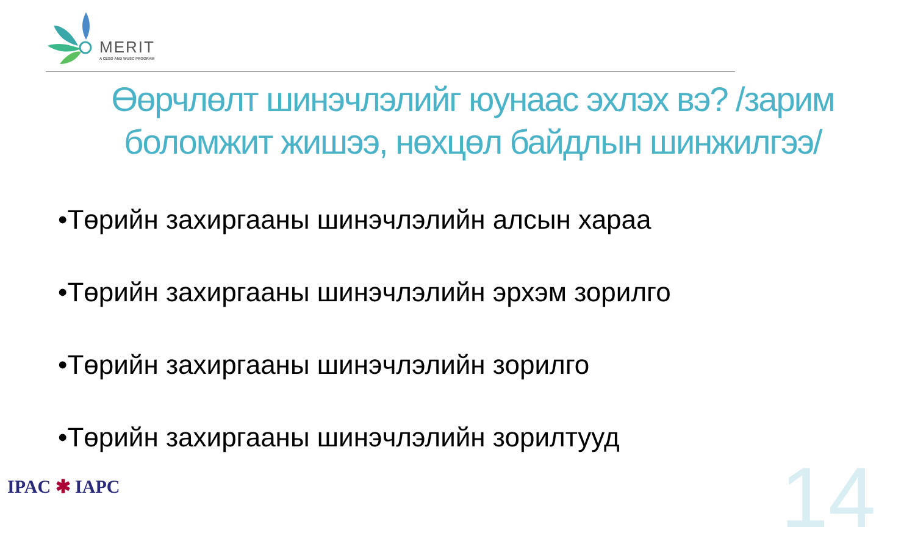MERIT
A CESO AND WUSC PROGRAM
Өөрчлөлт шинэчлэлийг юунаас эхлэх вэ? /зарим боломжит жишээ, нөхцөл байдлын шинжилгээ/
•Төрийн захиргааны шинэчлэлийн алсын хараа
•Төрийн захиргааны шинэчлэлийн эрхэм зорилго
•Төрийн захиргааны шинэчлэлийн зорилго
•Төрийн захиргааны шинэчлэлийн зорилтууд
IPAC ✱ IAPC 14